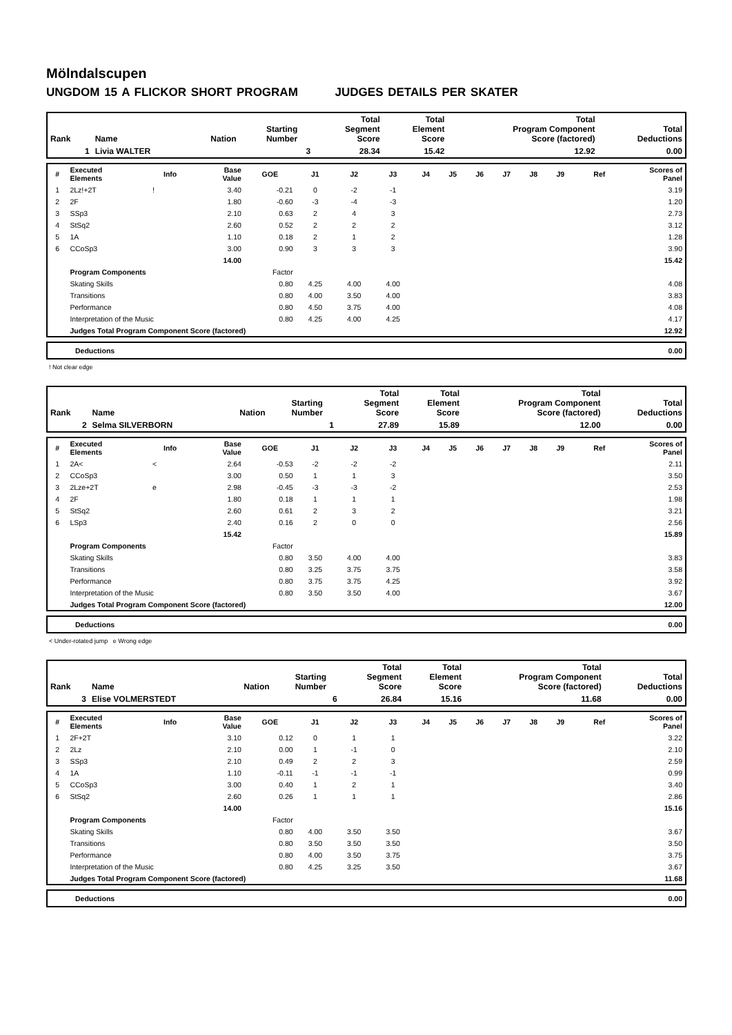Mölndalscupen
UNGDOM 15 A FLICKOR SHORT PROGRAM JUDGES DETAILS PER SKATER
| Rank | Name | Nation | Starting Number | Total Segment Score | Total Element Score | Total Program Component Score (factored) | Total Deductions |
| --- | --- | --- | --- | --- | --- | --- | --- |
| 1 | Livia WALTER | | 3 | 28.34 | 15.42 | 12.92 | 0.00 |
| # | Executed Elements | Info | Base Value | GOE | J1 | J2 | J3 | J4 | J5 | J6 | J7 | J8 | J9 | Ref | Scores of Panel |
| --- | --- | --- | --- | --- | --- | --- | --- | --- | --- | --- | --- | --- | --- | --- | --- |
| 1 | 2Lz!+2T | ! | 3.40 | -0.21 | 0 | -2 | -1 | | | | | | | | 3.19 |
| 2 | 2F | | 1.80 | -0.60 | -3 | -4 | -3 | | | | | | | | 1.20 |
| 3 | SSp3 | | 2.10 | 0.63 | 2 | 4 | 3 | | | | | | | | 2.73 |
| 4 | StSq2 | | 2.60 | 0.52 | 2 | 2 | 2 | | | | | | | | 3.12 |
| 5 | 1A | | 1.10 | 0.18 | 2 | 1 | 2 | | | | | | | | 1.28 |
| 6 | CCoSp3 | | 3.00 | 0.90 | 3 | 3 | 3 | | | | | | | | 3.90 |
| | | | 14.00 | | | | | | | | | | | | 15.42 |
| | Program Components | | | Factor | | | | | | | | | | | |
| | Skating Skills | | | 0.80 | 4.25 | 4.00 | 4.00 | | | | | | | | 4.08 |
| | Transitions | | | 0.80 | 4.00 | 3.50 | 4.00 | | | | | | | | 3.83 |
| | Performance | | | 0.80 | 4.50 | 3.75 | 4.00 | | | | | | | | 4.08 |
| | Interpretation of the Music | | | 0.80 | 4.25 | 4.00 | 4.25 | | | | | | | | 4.17 |
| | Judges Total Program Component Score (factored) | | | | | | | | | | | | | | 12.92 |
| Deductions | 0.00 |
! Not clear edge
| Rank | Name | Nation | Starting Number | Total Segment Score | Total Element Score | Total Program Component Score (factored) | Total Deductions |
| --- | --- | --- | --- | --- | --- | --- | --- |
| 2 | Selma SILVERBORN | | 1 | 27.89 | 15.89 | 12.00 | 0.00 |
| # | Executed Elements | Info | Base Value | GOE | J1 | J2 | J3 | J4 | J5 | J6 | J7 | J8 | J9 | Ref | Scores of Panel |
| --- | --- | --- | --- | --- | --- | --- | --- | --- | --- | --- | --- | --- | --- | --- | --- |
| 1 | 2A< | < | 2.64 | -0.53 | -2 | -2 | -2 | | | | | | | | 2.11 |
| 2 | CCoSp3 | | 3.00 | 0.50 | 1 | 1 | 3 | | | | | | | | 3.50 |
| 3 | 2Lze+2T | e | 2.98 | -0.45 | -3 | -3 | -2 | | | | | | | | 2.53 |
| 4 | 2F | | 1.80 | 0.18 | 1 | 1 | 1 | | | | | | | | 1.98 |
| 5 | StSq2 | | 2.60 | 0.61 | 2 | 3 | 2 | | | | | | | | 3.21 |
| 6 | LSp3 | | 2.40 | 0.16 | 2 | 0 | 0 | | | | | | | | 2.56 |
| | | | 15.42 | | | | | | | | | | | | 15.89 |
| | Program Components | | | Factor | | | | | | | | | | | |
| | Skating Skills | | | 0.80 | 3.50 | 4.00 | 4.00 | | | | | | | | 3.83 |
| | Transitions | | | 0.80 | 3.25 | 3.75 | 3.75 | | | | | | | | 3.58 |
| | Performance | | | 0.80 | 3.75 | 3.75 | 4.25 | | | | | | | | 3.92 |
| | Interpretation of the Music | | | 0.80 | 3.50 | 3.50 | 4.00 | | | | | | | | 3.67 |
| | Judges Total Program Component Score (factored) | | | | | | | | | | | | | | 12.00 |
| Deductions | 0.00 |
< Under-rotated jump e Wrong edge
| Rank | Name | Nation | Starting Number | Total Segment Score | Total Element Score | Total Program Component Score (factored) | Total Deductions |
| --- | --- | --- | --- | --- | --- | --- | --- |
| 3 | Elise VOLMERSTEDT | | 6 | 26.84 | 15.16 | 11.68 | 0.00 |
| # | Executed Elements | Info | Base Value | GOE | J1 | J2 | J3 | J4 | J5 | J6 | J7 | J8 | J9 | Ref | Scores of Panel |
| --- | --- | --- | --- | --- | --- | --- | --- | --- | --- | --- | --- | --- | --- | --- | --- |
| 1 | 2F+2T | | 3.10 | 0.12 | 0 | 1 | 1 | | | | | | | | 3.22 |
| 2 | 2Lz | | 2.10 | 0.00 | 1 | -1 | 0 | | | | | | | | 2.10 |
| 3 | SSp3 | | 2.10 | 0.49 | 2 | 2 | 3 | | | | | | | | 2.59 |
| 4 | 1A | | 1.10 | -0.11 | -1 | -1 | -1 | | | | | | | | 0.99 |
| 5 | CCoSp3 | | 3.00 | 0.40 | 1 | 2 | 1 | | | | | | | | 3.40 |
| 6 | StSq2 | | 2.60 | 0.26 | 1 | 1 | 1 | | | | | | | | 2.86 |
| | | | 14.00 | | | | | | | | | | | | 15.16 |
| | Program Components | | | Factor | | | | | | | | | | | |
| | Skating Skills | | | 0.80 | 4.00 | 3.50 | 3.50 | | | | | | | | 3.67 |
| | Transitions | | | 0.80 | 3.50 | 3.50 | 3.50 | | | | | | | | 3.50 |
| | Performance | | | 0.80 | 4.00 | 3.50 | 3.75 | | | | | | | | 3.75 |
| | Interpretation of the Music | | | 0.80 | 4.25 | 3.25 | 3.50 | | | | | | | | 3.67 |
| | Judges Total Program Component Score (factored) | | | | | | | | | | | | | | 11.68 |
| Deductions | 0.00 |